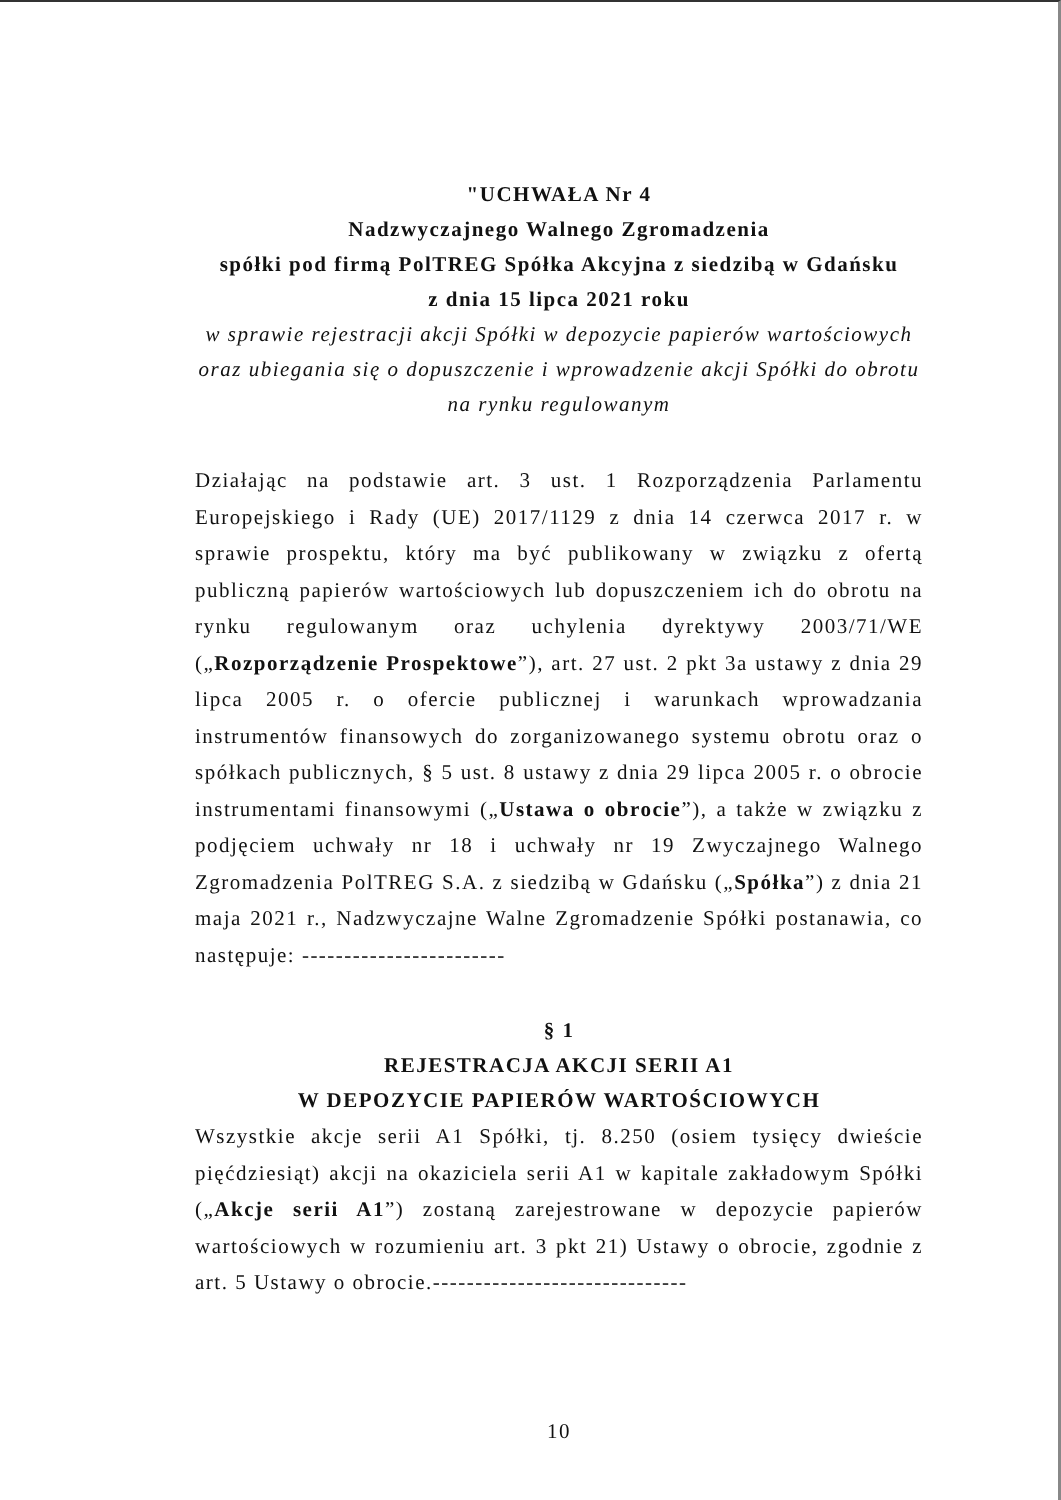"UCHWAŁA Nr 4
Nadzwyczajnego Walnego Zgromadzenia
spółki pod firmą PolTREG Spółka Akcyjna z siedzibą w Gdańsku
z dnia 15 lipca 2021 roku
w sprawie rejestracji akcji Spółki w depozycie papierów wartościowych oraz ubiegania się o dopuszczenie i wprowadzenie akcji Spółki do obrotu na rynku regulowanym
Działając na podstawie art. 3 ust. 1 Rozporządzenia Parlamentu Europejskiego i Rady (UE) 2017/1129 z dnia 14 czerwca 2017 r. w sprawie prospektu, który ma być publikowany w związku z ofertą publiczną papierów wartościowych lub dopuszczeniem ich do obrotu na rynku regulowanym oraz uchylenia dyrektywy 2003/71/WE („Rozporządzenie Prospektowe”), art. 27 ust. 2 pkt 3a ustawy z dnia 29 lipca 2005 r. o ofercie publicznej i warunkach wprowadzania instrumentów finansowych do zorganizowanego systemu obrotu oraz o spółkach publicznych, § 5 ust. 8 ustawy z dnia 29 lipca 2005 r. o obrocie instrumentami finansowymi („Ustawa o obrocie”), a także w związku z podjęciem uchwały nr 18 i uchwały nr 19 Zwyczajnego Walnego Zgromadzenia PolTREG S.A. z siedzibą w Gdańsku („Spółka”) z dnia 21 maja 2021 r., Nadzwyczajne Walne Zgromadzenie Spółki postanawia, co następuje: ------------------------
§ 1
REJESTRACJA AKCJI SERII A1
W DEPOZYCIE PAPIERÓW WARTOŚCIOWYCH
Wszystkie akcje serii A1 Spółki, tj. 8.250 (osiem tysięcy dwieście pięćdziesiąt) akcji na okaziciela serii A1 w kapitale zakładowym Spółki („Akcje serii A1”) zostaną zarejestrowane w depozycie papierów wartościowych w rozumieniu art. 3 pkt 21) Ustawy o obrocie, zgodnie z art. 5 Ustawy o obrocie.------------------------------
10